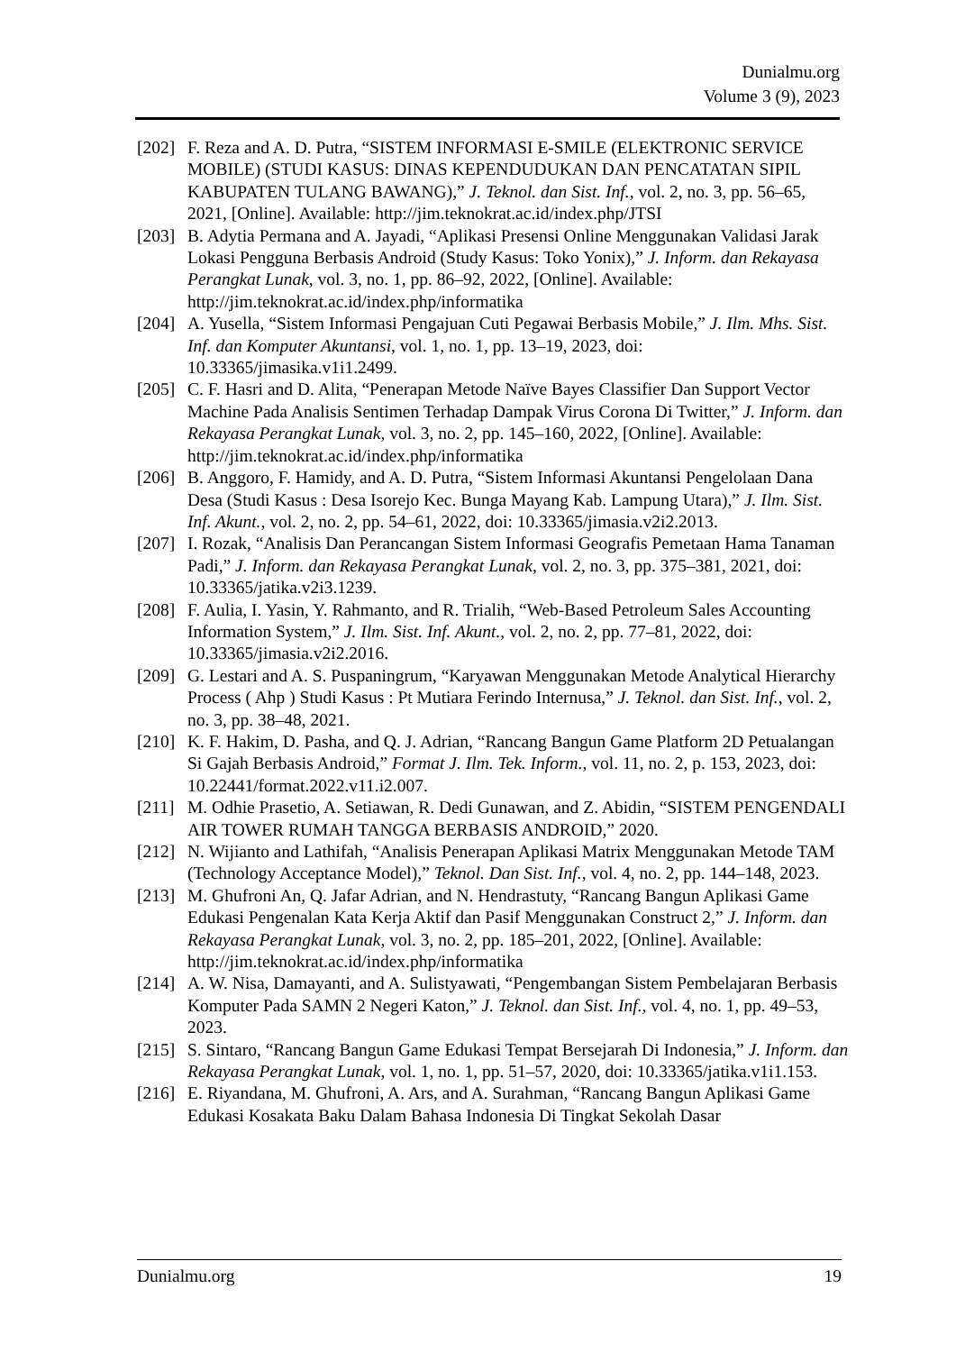Dunialmu.org
Volume 3 (9), 2023
[202] F. Reza and A. D. Putra, “SISTEM INFORMASI E-SMILE (ELEKTRONIC SERVICE MOBILE) (STUDI KASUS: DINAS KEPENDUDUKAN DAN PENCATATAN SIPIL KABUPATEN TULANG BAWANG),” J. Teknol. dan Sist. Inf., vol. 2, no. 3, pp. 56–65, 2021, [Online]. Available: http://jim.teknokrat.ac.id/index.php/JTSI
[203] B. Adytia Permana and A. Jayadi, “Aplikasi Presensi Online Menggunakan Validasi Jarak Lokasi Pengguna Berbasis Android (Study Kasus: Toko Yonix),” J. Inform. dan Rekayasa Perangkat Lunak, vol. 3, no. 1, pp. 86–92, 2022, [Online]. Available: http://jim.teknokrat.ac.id/index.php/informatika
[204] A. Yusella, “Sistem Informasi Pengajuan Cuti Pegawai Berbasis Mobile,” J. Ilm. Mhs. Sist. Inf. dan Komputer Akuntansi, vol. 1, no. 1, pp. 13–19, 2023, doi: 10.33365/jimasika.v1i1.2499.
[205] C. F. Hasri and D. Alita, “Penerapan Metode Naïve Bayes Classifier Dan Support Vector Machine Pada Analisis Sentimen Terhadap Dampak Virus Corona Di Twitter,” J. Inform. dan Rekayasa Perangkat Lunak, vol. 3, no. 2, pp. 145–160, 2022, [Online]. Available: http://jim.teknokrat.ac.id/index.php/informatika
[206] B. Anggoro, F. Hamidy, and A. D. Putra, “Sistem Informasi Akuntansi Pengelolaan Dana Desa (Studi Kasus : Desa Isorejo Kec. Bunga Mayang Kab. Lampung Utara),” J. Ilm. Sist. Inf. Akunt., vol. 2, no. 2, pp. 54–61, 2022, doi: 10.33365/jimasia.v2i2.2013.
[207] I. Rozak, “Analisis Dan Perancangan Sistem Informasi Geografis Pemetaan Hama Tanaman Padi,” J. Inform. dan Rekayasa Perangkat Lunak, vol. 2, no. 3, pp. 375–381, 2021, doi: 10.33365/jatika.v2i3.1239.
[208] F. Aulia, I. Yasin, Y. Rahmanto, and R. Trialih, “Web-Based Petroleum Sales Accounting Information System,” J. Ilm. Sist. Inf. Akunt., vol. 2, no. 2, pp. 77–81, 2022, doi: 10.33365/jimasia.v2i2.2016.
[209] G. Lestari and A. S. Puspaningrum, “Karyawan Menggunakan Metode Analytical Hierarchy Process ( Ahp ) Studi Kasus : Pt Mutiara Ferindo Internusa,” J. Teknol. dan Sist. Inf., vol. 2, no. 3, pp. 38–48, 2021.
[210] K. F. Hakim, D. Pasha, and Q. J. Adrian, “Rancang Bangun Game Platform 2D Petualangan Si Gajah Berbasis Android,” Format J. Ilm. Tek. Inform., vol. 11, no. 2, p. 153, 2023, doi: 10.22441/format.2022.v11.i2.007.
[211] M. Odhie Prasetio, A. Setiawan, R. Dedi Gunawan, and Z. Abidin, “SISTEM PENGENDALI AIR TOWER RUMAH TANGGA BERBASIS ANDROID,” 2020.
[212] N. Wijianto and Lathifah, “Analisis Penerapan Aplikasi Matrix Menggunakan Metode TAM (Technology Acceptance Model),” Teknol. Dan Sist. Inf., vol. 4, no. 2, pp. 144–148, 2023.
[213] M. Ghufroni An, Q. Jafar Adrian, and N. Hendrastuty, “Rancang Bangun Aplikasi Game Edukasi Pengenalan Kata Kerja Aktif dan Pasif Menggunakan Construct 2,” J. Inform. dan Rekayasa Perangkat Lunak, vol. 3, no. 2, pp. 185–201, 2022, [Online]. Available: http://jim.teknokrat.ac.id/index.php/informatika
[214] A. W. Nisa, Damayanti, and A. Sulistyawati, “Pengembangan Sistem Pembelajaran Berbasis Komputer Pada SAMN 2 Negeri Katon,” J. Teknol. dan Sist. Inf., vol. 4, no. 1, pp. 49–53, 2023.
[215] S. Sintaro, “Rancang Bangun Game Edukasi Tempat Bersejarah Di Indonesia,” J. Inform. dan Rekayasa Perangkat Lunak, vol. 1, no. 1, pp. 51–57, 2020, doi: 10.33365/jatika.v1i1.153.
[216] E. Riyandana, M. Ghufroni, A. Ars, and A. Surahman, “Rancang Bangun Aplikasi Game Edukasi Kosakata Baku Dalam Bahasa Indonesia Di Tingkat Sekolah Dasar
Dunialmu.org 19